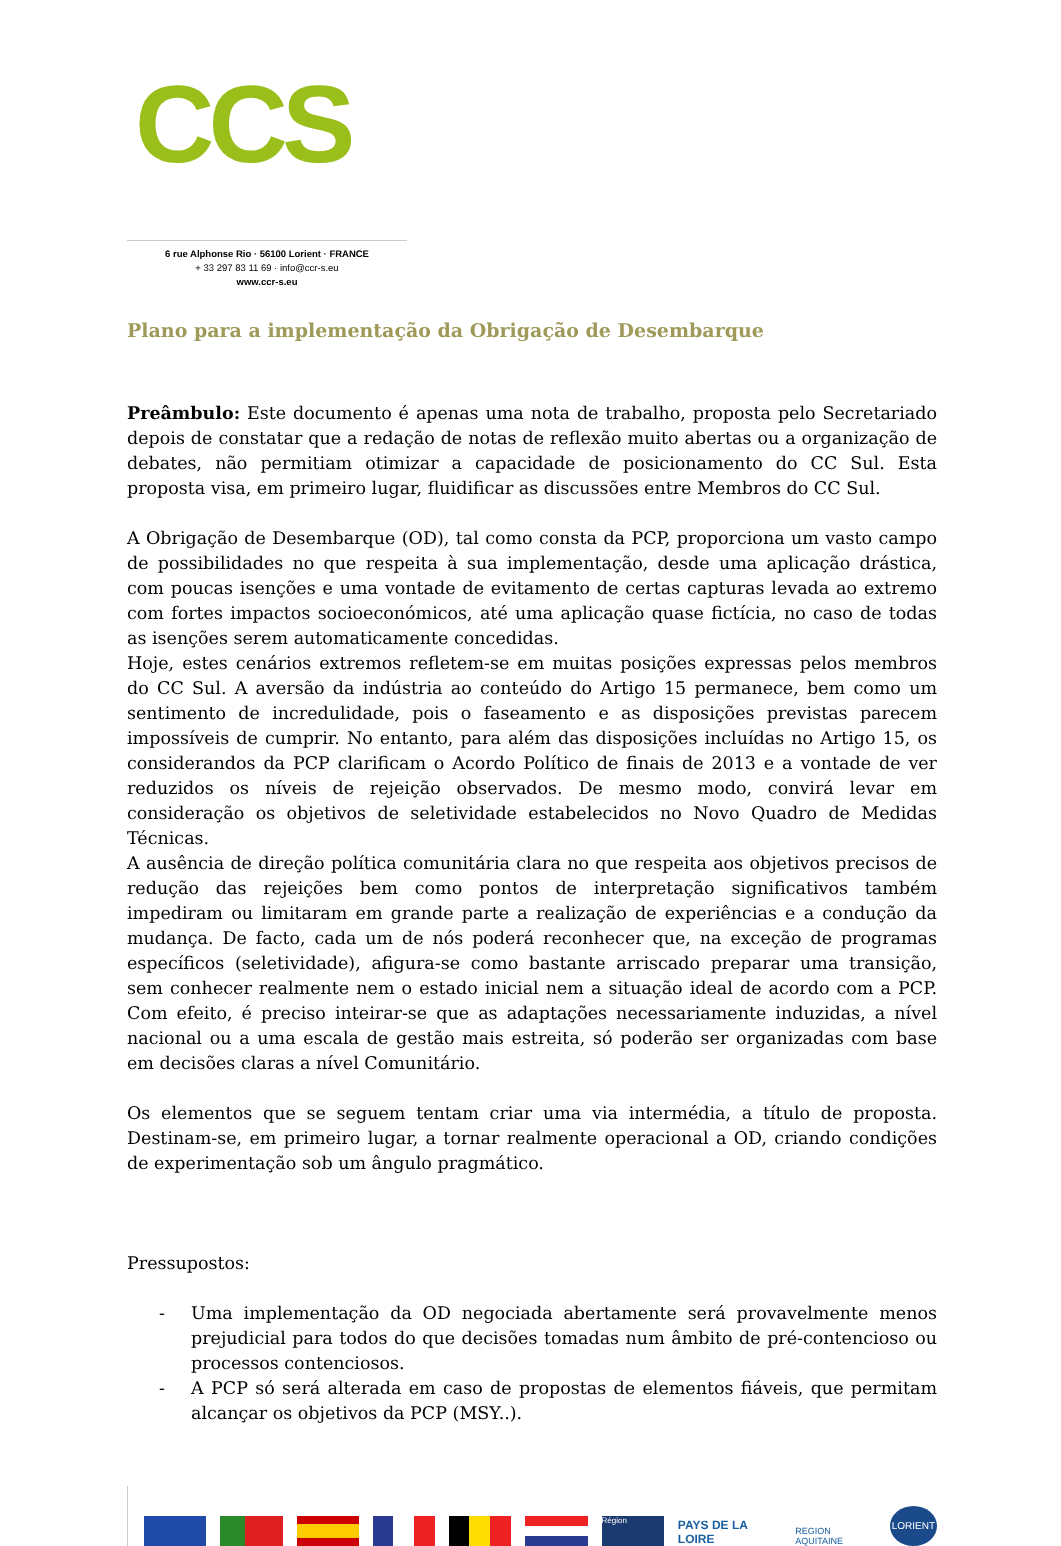CCS
6 rue Alphonse Rio · 56100 Lorient · FRANCE
+ 33 297 83 11 69 · info@ccr-s.eu
www.ccr-s.eu
Plano para a implementação da Obrigação de Desembarque
Preâmbulo: Este documento é apenas uma nota de trabalho, proposta pelo Secretariado depois de constatar que a redação de notas de reflexão muito abertas ou a organização de debates, não permitiam otimizar a capacidade de posicionamento do CC Sul. Esta proposta visa, em primeiro lugar, fluidificar as discussões entre Membros do CC Sul.
A Obrigação de Desembarque (OD), tal como consta da PCP, proporciona um vasto campo de possibilidades no que respeita à sua implementação, desde uma aplicação drástica, com poucas isenções e uma vontade de evitamento de certas capturas levada ao extremo com fortes impactos socioeconómicos, até uma aplicação quase fictícia, no caso de todas as isenções serem automaticamente concedidas.
Hoje, estes cenários extremos refletem-se em muitas posições expressas pelos membros do CC Sul. A aversão da indústria ao conteúdo do Artigo 15 permanece, bem como um sentimento de incredulidade, pois o faseamento e as disposições previstas parecem impossíveis de cumprir. No entanto, para além das disposições incluídas no Artigo 15, os considerandos da PCP clarificam o Acordo Político de finais de 2013 e a vontade de ver reduzidos os níveis de rejeição observados. De mesmo modo, convirá levar em consideração os objetivos de seletividade estabelecidos no Novo Quadro de Medidas Técnicas.
A ausência de direção política comunitária clara no que respeita aos objetivos precisos de redução das rejeições bem como pontos de interpretação significativos também impediram ou limitaram em grande parte a realização de experiências e a condução da mudança. De facto, cada um de nós poderá reconhecer que, na exceção de programas específicos (seletividade), afigura-se como bastante arriscado preparar uma transição, sem conhecer realmente nem o estado inicial nem a situação ideal de acordo com a PCP. Com efeito, é preciso inteirar-se que as adaptações necessariamente induzidas, a nível nacional ou a uma escala de gestão mais estreita, só poderão ser organizadas com base em decisões claras a nível Comunitário.
Os elementos que se seguem tentam criar uma via intermédia, a título de proposta. Destinam-se, em primeiro lugar, a tornar realmente operacional a OD, criando condições de experimentação sob um ângulo pragmático.
Pressupostos:
- Uma implementação da OD negociada abertamente será provavelmente menos prejudicial para todos do que decisões tomadas num âmbito de pré-contencioso ou processos contenciosos.
- A PCP só será alterada em caso de propostas de elementos fiáveis, que permitam alcançar os objetivos da PCP (MSY..).
Région
PAYS DE LA LOIRE
REGION AQUITAINE
LORIENT